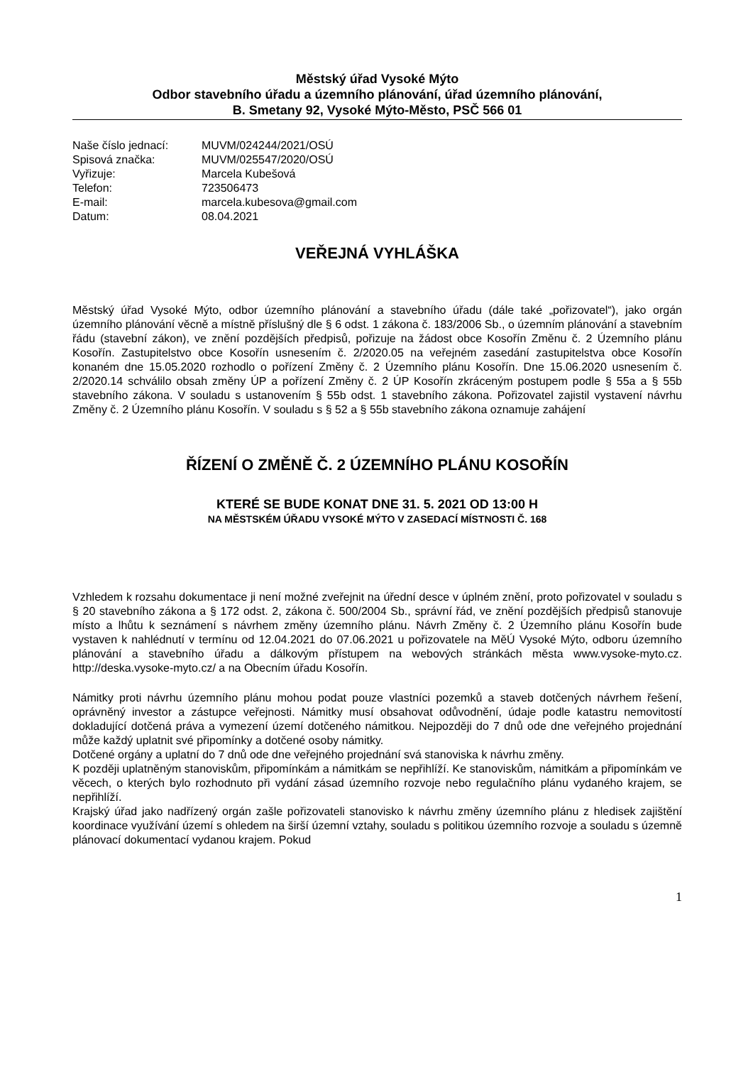Městský úřad Vysoké Mýto
Odbor stavebního úřadu a územního plánování, úřad územního plánování,
B. Smetany 92, Vysoké Mýto-Město, PSČ 566 01
| Naše číslo jednací: | MUVM/024244/2021/OSÚ |
| Spisová značka: | MUVM/025547/2020/OSÚ |
| Vyřizuje: | Marcela Kubešová |
| Telefon: | 723506473 |
| E-mail: | marcela.kubesova@gmail.com |
| Datum: | 08.04.2021 |
VEŘEJNÁ VYHLÁŠKA
Městský úřad Vysoké Mýto, odbor územního plánování a stavebního úřadu (dále také „pořizovatel“), jako orgán územního plánování věcně a místně příslušný dle § 6 odst. 1 zákona č. 183/2006 Sb., o územním plánování a stavebním řádu (stavební zákon), ve znění pozdějších předpisů, pořizuje na žádost obce Kosořín Změnu č. 2 Územního plánu Kosořín. Zastupitelstvo obce Kosořín usnesením č. 2/2020.05 na veřejném zasedání zastupitelstva obce Kosořín konaném dne 15.05.2020 rozhodlo o pořízení Změny č. 2 Územního plánu Kosořín. Dne 15.06.2020 usnesením č. 2/2020.14 schválilo obsah změny ÚP a pořízení Změny č. 2 ÚP Kosořín zkráceným postupem podle § 55a a § 55b stavebního zákona. V souladu s ustanovením § 55b odst. 1 stavebního zákona. Pořizovatel zajistil vystavení návrhu Změny č. 2 Územního plánu Kosořín. V souladu s § 52 a § 55b stavebního zákona oznamuje zahájení
ŘÍZENÍ O ZMĚNĚ Č. 2 ÚZEMNÍHO PLÁNU KOSOŘÍN
KTERÉ SE BUDE KONAT DNE 31. 5. 2021 OD 13:00 H
NA MĚSTSKÉM ÚŘADU VYSOKÉ MÝTO V ZASEDACÍ MÍSTNOSTI Č. 168
Vzhledem k rozsahu dokumentace ji není možné zveřejnit na úřední desce v úplném znění, proto pořizovatel v souladu s § 20 stavebního zákona a § 172 odst. 2, zákona č. 500/2004 Sb., správní řád, ve znění pozdějších předpisů stanovuje místo a lhůtu k seznámení s návrhem změny územního plánu. Návrh Změny č. 2 Územního plánu Kosořín bude vystaven k nahlédnutí v termínu od 12.04.2021 do 07.06.2021 u pořizovatele na MěÚ Vysoké Mýto, odboru územního plánování a stavebního úřadu a dálkovým přístupem na webových stránkách města www.vysoke-myto.cz. http://deska.vysoke-myto.cz/ a na Obecním úřadu Kosořín.
Námitky proti návrhu územního plánu mohou podat pouze vlastníci pozemků a staveb dotčených návrhem řešení, oprávněný investor a zástupce veřejnosti. Námitky musí obsahovat odůvodnění, údaje podle katastru nemovitostí dokladující dotčená práva a vymezení území dotčeného námitkou. Nejpozději do 7 dnů ode dne veřejného projednání může každý uplatnit své připomínky a dotčené osoby námitky.
Dotčené orgány a uplatní do 7 dnů ode dne veřejného projednání svá stanoviska k návrhu změny.
K později uplatněným stanoviskům, připomínkám a námitkám se nepřihlíží. Ke stanoviskům, námitkám a připomínkám ve věcech, o kterých bylo rozhodnuto při vydání zásad územního rozvoje nebo regulačního plánu vydaného krajem, se nepřihlíží.
Krajský úřad jako nadřízený orgán zašle pořizovateli stanovisko k návrhu změny územního plánu z hledisek zajištění koordinace využívání území s ohledem na širší územní vztahy, souladu s politikou územního rozvoje a souladu s územně plánovací dokumentací vydanou krajem. Pokud
1